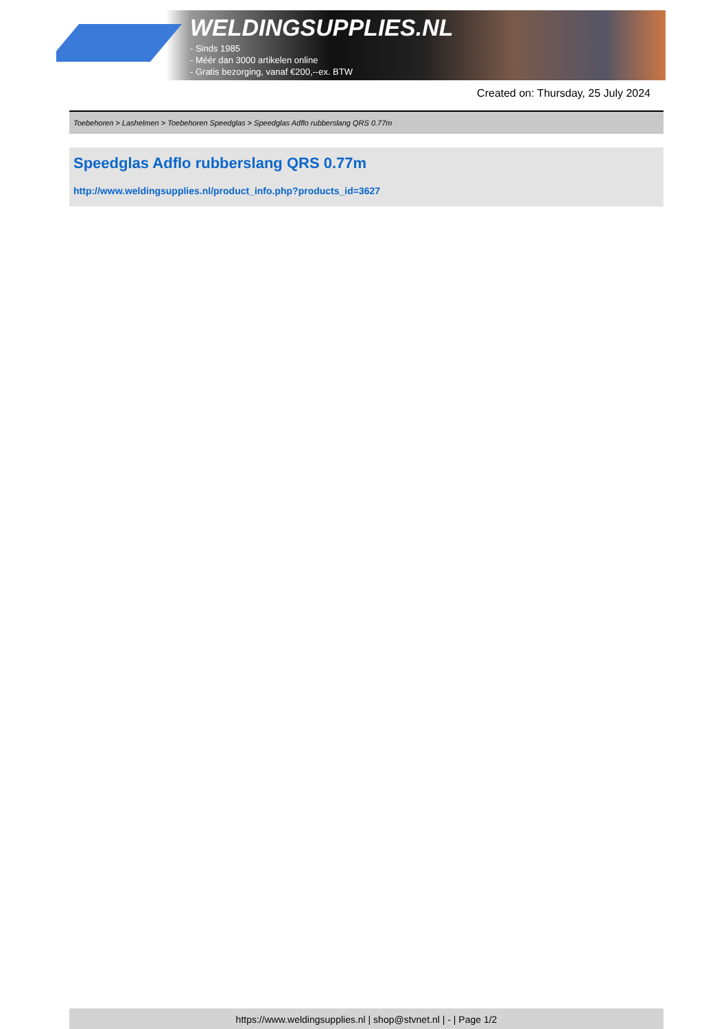WELDINGSUPPLIES.NL
- Sinds 1985
- Méér dan 3000 artikelen online
- Gratis bezorging, vanaf €200,--ex. BTW
Created on: Thursday, 25 July 2024
Toebehoren > Lashelmen > Toebehoren Speedglas > Speedglas Adflo rubberslang QRS 0.77m
Speedglas Adflo rubberslang QRS 0.77m
http://www.weldingsupplies.nl/product_info.php?products_id=3627
https://www.weldingsupplies.nl | shop@stvnet.nl | - | Page 1/2